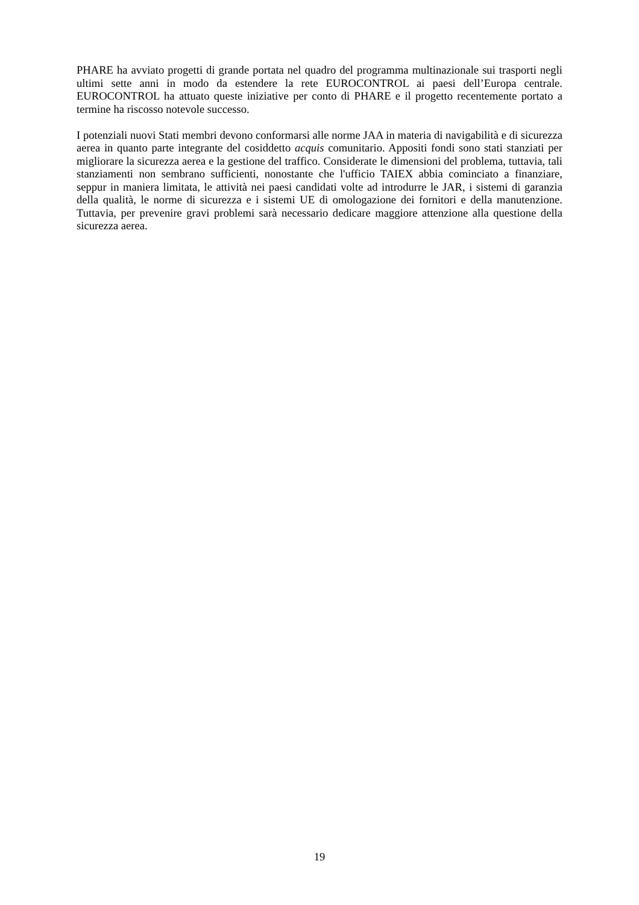PHARE ha avviato progetti di grande portata nel quadro del programma multinazionale sui trasporti negli ultimi sette anni in modo da estendere la rete EUROCONTROL ai paesi dell’Europa centrale. EUROCONTROL ha attuato queste iniziative per conto di PHARE e il progetto recentemente portato a termine ha riscosso notevole successo.
I potenziali nuovi Stati membri devono conformarsi alle norme JAA in materia di navigabilità e di sicurezza aerea in quanto parte integrante del cosiddetto acquis comunitario. Appositi fondi sono stati stanziati per migliorare la sicurezza aerea e la gestione del traffico. Considerate le dimensioni del problema, tuttavia, tali stanziamenti non sembrano sufficienti, nonostante che l'ufficio TAIEX abbia cominciato a finanziare, seppur in maniera limitata, le attività nei paesi candidati volte ad introdurre le JAR, i sistemi di garanzia della qualità, le norme di sicurezza e i sistemi UE di omologazione dei fornitori e della manutenzione. Tuttavia, per prevenire gravi problemi sarà necessario dedicare maggiore attenzione alla questione della sicurezza aerea.
19